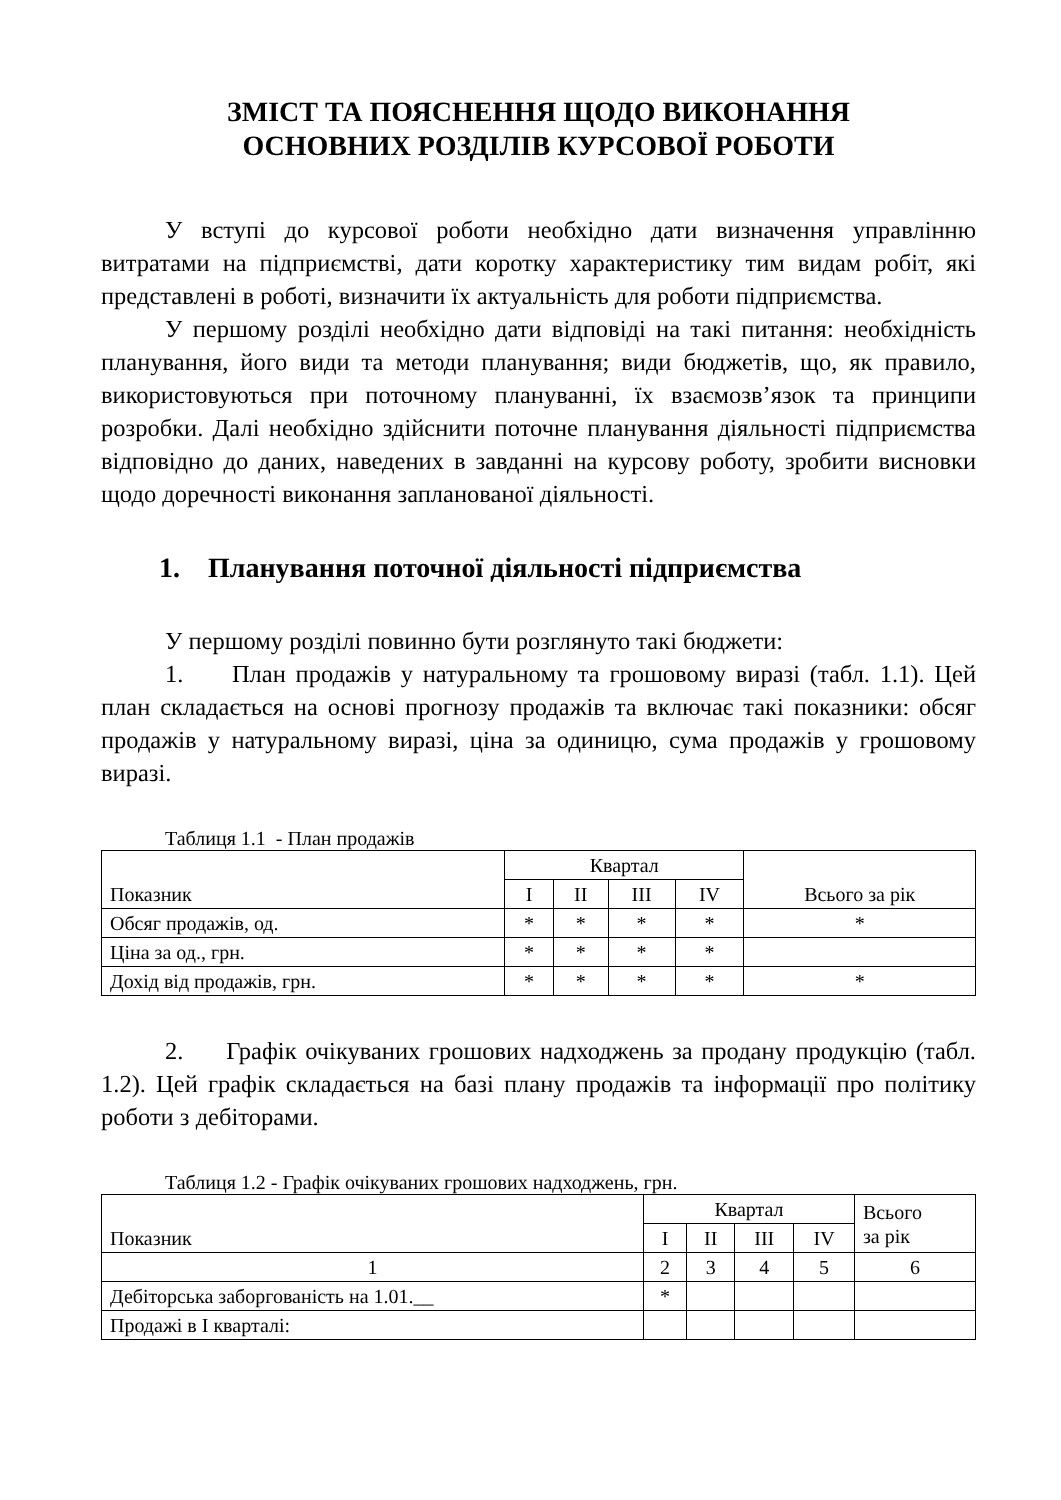ЗМІСТ ТА ПОЯСНЕННЯ ЩОДО ВИКОНАННЯ
ОСНОВНИХ РОЗДІЛІВ КУРСОВОЇ РОБОТИ
У вступі до курсової роботи необхідно дати визначення управлінню витратами на підприємстві, дати коротку характеристику тим видам робіт, які представлені в роботі, визначити їх актуальність для роботи підприємства.
У першому розділі необхідно дати відповіді на такі питання: необхідність планування, його види та методи планування; види бюджетів, що, як правило, використовуються при поточному плануванні, їх взаємозв’язок та принципи розробки. Далі необхідно здійснити поточне планування діяльності підприємства відповідно до даних, наведених в завданні на курсову роботу, зробити висновки щодо доречності виконання запланованої діяльності.
1. Планування поточної діяльності підприємства
У першому розділі повинно бути розглянуто такі бюджети:
1. План продажів у натуральному та грошовому виразі (табл. 1.1). Цей план складається на основі прогнозу продажів та включає такі показники: обсяг продажів у натуральному виразі, ціна за одиницю, сума продажів у грошовому виразі.
Таблиця 1.1 - План продажів
| Показник | Квартал | | | | Всього за рік |
| --- | --- | --- | --- | --- | --- |
| | I | II | III | IV | |
| Обсяг продажів, од. | * | * | * | * | * |
| Ціна за од., грн. | * | * | * | * | |
| Дохід від продажів, грн. | * | * | * | * | * |
2. Графік очікуваних грошових надходжень за продану продукцію (табл. 1.2). Цей графік складається на базі плану продажів та інформації про політику роботи з дебіторами.
Таблиця 1.2 - Графік очікуваних грошових надходжень, грн.
| Показник | Квартал | | | | Всього за рік |
| --- | --- | --- | --- | --- | --- |
| | I | II | III | IV | |
| 1 | 2 | 3 | 4 | 5 | 6 |
| Дебіторська заборгованість на 1.01.__ | * | | | | |
| Продажі в I кварталі: | | | | | |